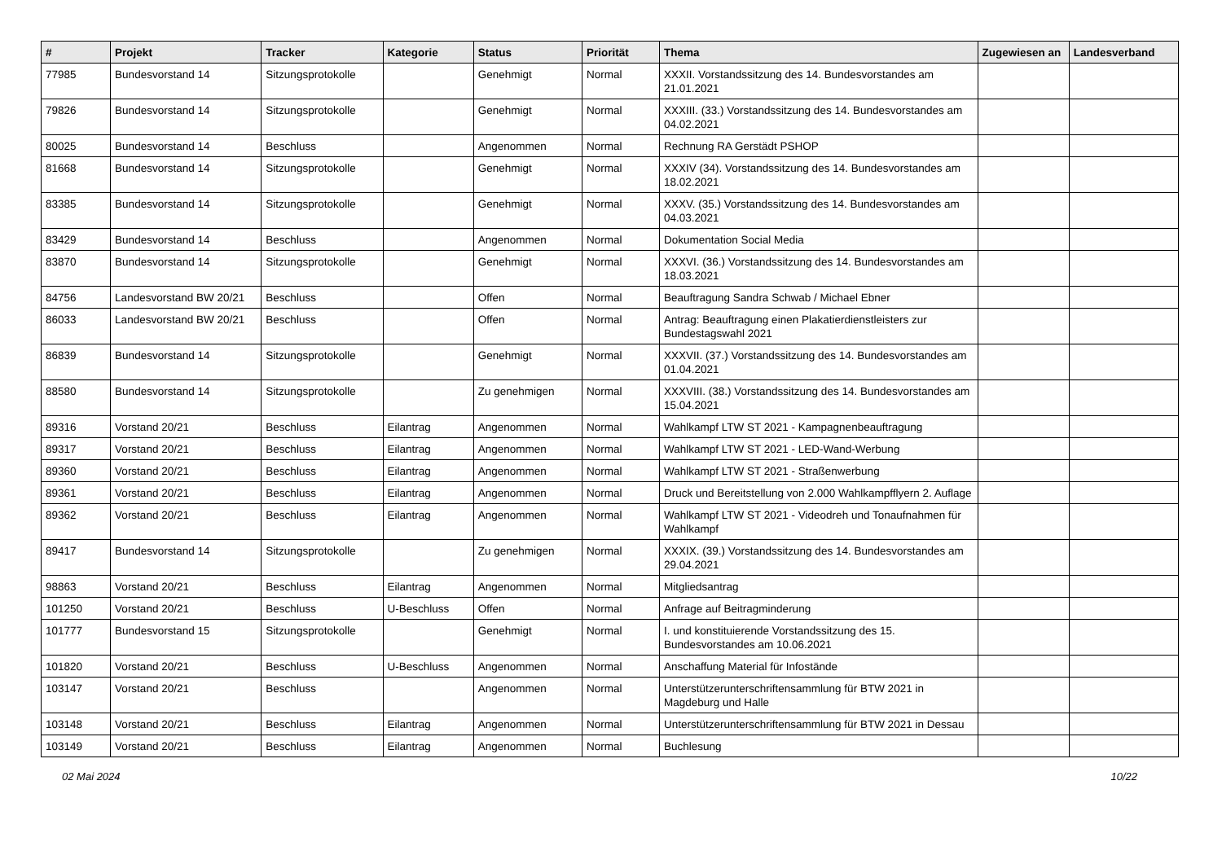| # | Projekt | Tracker | Kategorie | Status | Priorität | Thema | Zugewiesen an | Landesverband |
| --- | --- | --- | --- | --- | --- | --- | --- | --- |
| 77985 | Bundesvorstand 14 | Sitzungsprotokolle | | Genehmigt | Normal | XXXII. Vorstandssitzung des 14. Bundesvorstandes am 21.01.2021 | | |
| 79826 | Bundesvorstand 14 | Sitzungsprotokolle | | Genehmigt | Normal | XXXIII. (33.) Vorstandssitzung des 14. Bundesvorstandes am 04.02.2021 | | |
| 80025 | Bundesvorstand 14 | Beschluss | | Angenommen | Normal | Rechnung RA Gerstädt PSHOP | | |
| 81668 | Bundesvorstand 14 | Sitzungsprotokolle | | Genehmigt | Normal | XXXIV (34). Vorstandssitzung des 14. Bundesvorstandes am 18.02.2021 | | |
| 83385 | Bundesvorstand 14 | Sitzungsprotokolle | | Genehmigt | Normal | XXXV. (35.) Vorstandssitzung des 14. Bundesvorstandes am 04.03.2021 | | |
| 83429 | Bundesvorstand 14 | Beschluss | | Angenommen | Normal | Dokumentation Social Media | | |
| 83870 | Bundesvorstand 14 | Sitzungsprotokolle | | Genehmigt | Normal | XXXVI. (36.) Vorstandssitzung des 14. Bundesvorstandes am 18.03.2021 | | |
| 84756 | Landesvorstand BW 20/21 | Beschluss | | Offen | Normal | Beauftragung Sandra Schwab / Michael Ebner | | |
| 86033 | Landesvorstand BW 20/21 | Beschluss | | Offen | Normal | Antrag: Beauftragung einen Plakatierdienstleisters zur Bundestagswahl 2021 | | |
| 86839 | Bundesvorstand 14 | Sitzungsprotokolle | | Genehmigt | Normal | XXXVII. (37.) Vorstandssitzung des 14. Bundesvorstandes am 01.04.2021 | | |
| 88580 | Bundesvorstand 14 | Sitzungsprotokolle | | Zu genehmigen | Normal | XXXVIII. (38.) Vorstandssitzung des 14. Bundesvorstandes am 15.04.2021 | | |
| 89316 | Vorstand 20/21 | Beschluss | Eilantrag | Angenommen | Normal | Wahlkampf LTW ST 2021 - Kampagnenbeauftragung | | |
| 89317 | Vorstand 20/21 | Beschluss | Eilantrag | Angenommen | Normal | Wahlkampf LTW ST 2021 - LED-Wand-Werbung | | |
| 89360 | Vorstand 20/21 | Beschluss | Eilantrag | Angenommen | Normal | Wahlkampf LTW ST 2021 - Straßenwerbung | | |
| 89361 | Vorstand 20/21 | Beschluss | Eilantrag | Angenommen | Normal | Druck und Bereitstellung von 2.000 Wahlkampfflyern 2. Auflage | | |
| 89362 | Vorstand 20/21 | Beschluss | Eilantrag | Angenommen | Normal | Wahlkampf LTW ST 2021 - Videodreh und Tonaufnahmen für Wahlkampf | | |
| 89417 | Bundesvorstand 14 | Sitzungsprotokolle | | Zu genehmigen | Normal | XXXIX. (39.) Vorstandssitzung des 14. Bundesvorstandes am 29.04.2021 | | |
| 98863 | Vorstand 20/21 | Beschluss | Eilantrag | Angenommen | Normal | Mitgliedsantrag | | |
| 101250 | Vorstand 20/21 | Beschluss | U-Beschluss | Offen | Normal | Anfrage auf Beitragminderung | | |
| 101777 | Bundesvorstand 15 | Sitzungsprotokolle | | Genehmigt | Normal | I. und konstituierende Vorstandssitzung des 15. Bundesvorstandes am 10.06.2021 | | |
| 101820 | Vorstand 20/21 | Beschluss | U-Beschluss | Angenommen | Normal | Anschaffung Material für Infostände | | |
| 103147 | Vorstand 20/21 | Beschluss | | Angenommen | Normal | Unterstützerunterschriftensammlung für BTW 2021 in Magdeburg und Halle | | |
| 103148 | Vorstand 20/21 | Beschluss | Eilantrag | Angenommen | Normal | Unterstützerunterschriftensammlung für BTW 2021 in Dessau | | |
| 103149 | Vorstand 20/21 | Beschluss | Eilantrag | Angenommen | Normal | Buchlesung | | |
02 Mai 2024 10/22